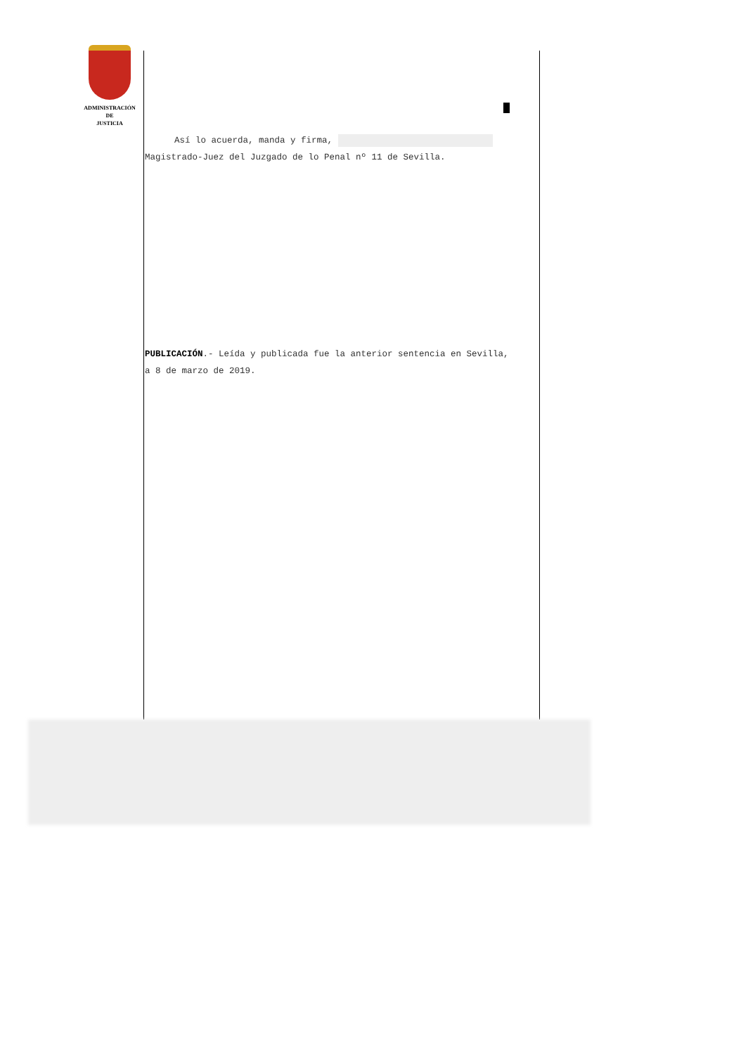ADMINISTRACIÓN
DE
JUSTICIA
Así lo acuerda, manda y firma, Magistrado-Juez del Juzgado de lo Penal nº 11 de Sevilla.
PUBLICACIÓN.- Leída y publicada fue la anterior sentencia en Sevilla, a 8 de marzo de 2019.